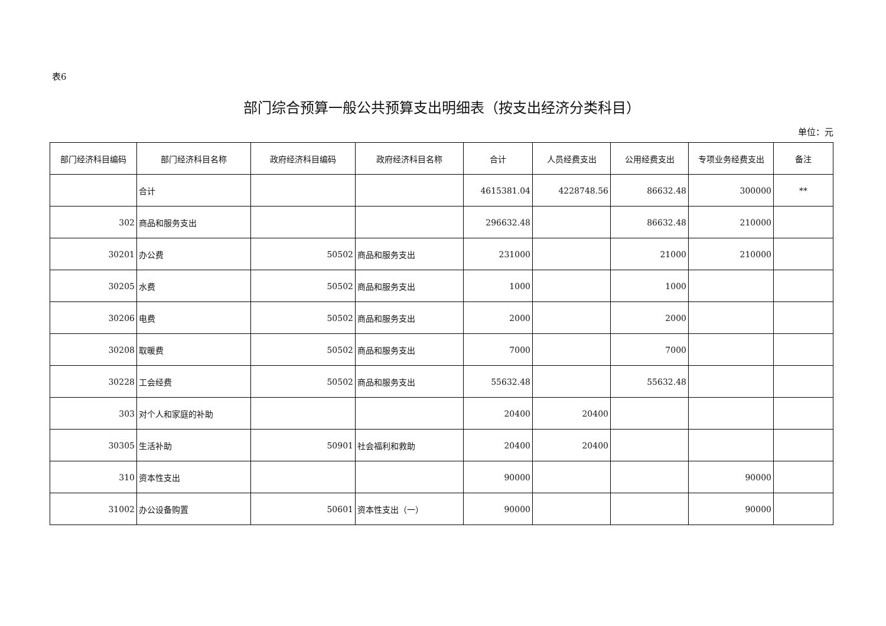表6
部门综合预算一般公共预算支出明细表（按支出经济分类科目）
单位：元
| 部门经济科目编码 | 部门经济科目名称 | 政府经济科目编码 | 政府经济科目名称 | 合计 | 人员经费支出 | 公用经费支出 | 专项业务经费支出 | 备注 |
| --- | --- | --- | --- | --- | --- | --- | --- | --- |
| | 合计 | | | 4615381.04 | 4228748.56 | 86632.48 | 300000 | ** |
| 302 | 商品和服务支出 | | | 296632.48 | | 86632.48 | 210000 | |
| 30201 | 办公费 | 50502 | 商品和服务支出 | 231000 | | 21000 | 210000 | |
| 30205 | 水费 | 50502 | 商品和服务支出 | 1000 | | 1000 | | |
| 30206 | 电费 | 50502 | 商品和服务支出 | 2000 | | 2000 | | |
| 30208 | 取暖费 | 50502 | 商品和服务支出 | 7000 | | 7000 | | |
| 30228 | 工会经费 | 50502 | 商品和服务支出 | 55632.48 | | 55632.48 | | |
| 303 | 对个人和家庭的补助 | | | 20400 | 20400 | | | |
| 30305 | 生活补助 | 50901 | 社会福利和救助 | 20400 | 20400 | | | |
| 310 | 资本性支出 | | | 90000 | | | 90000 | |
| 31002 | 办公设备购置 | 50601 | 资本性支出（一） | 90000 | | | 90000 | |